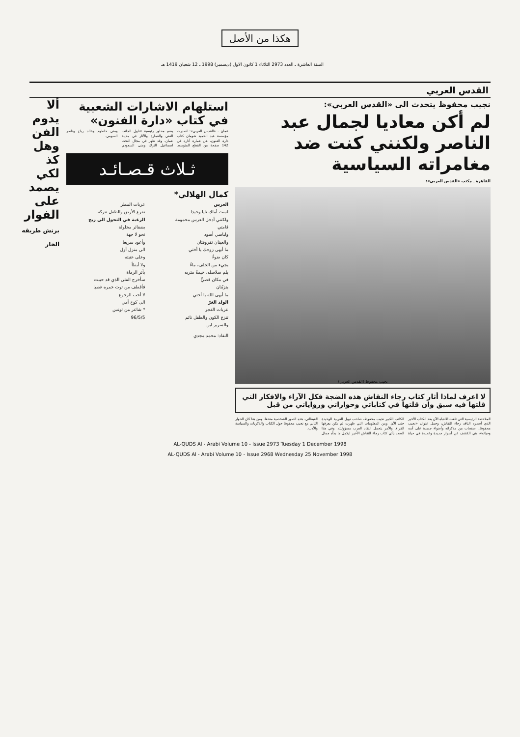هكذا من الأصل
السنة العاشرة ـ العدد 2973 الثلاثاء 1 كانون الاول (ديسمبر) 1998 ـ 12 شعبان 1419 هـ
القدس العربي
نجيب محفوظ يتحدث الى «القدس العربي»:
لم أكن معاديا لجمال عبد الناصر ولكنني كنت ضد مغامراته السياسية
القاهرة ـ مكتب «القدس العربي»:
نجيب محفوظ (القدس العربي)
لا اعرف لماذا أثار كتاب رجاء النقاش هذه الضجة فكل الآراء والافكار التي قلتها فيه سبق وان قلتها في كتاباتي وحواراتي ورواياتي من قبل
الملاحظة الرئيسية التي تلفت الانتباه الآن بعد الكتاب الأخير الذي أصدره الناقد رجاء النقاش، وحمل عنوان «نجيب محفوظ.. صفحات من مذكراته وأضواء جديدة على أدبه وحياته»، هي الكشف عن أسرار جديدة وعديدة في حياة الكاتب الكبير نجيب محفوظ، صاحب نوبل العربية الوحيدة حتى الآن. ومن المعلومات التي ظهرت لم يكن يعرفها القراء. والأمر يتحمل النقاد العرب مسؤوليته. وفي هذا الصدد يأتي كتاب رجاء النقاش الأخير ليكمل ما بدأه جمال الغيطاني. هذه الصور الشخصية متحفا. ومن هنا كان الحوار التالي مع نجيب محفوظ حول الكتاب والذكريات والسياسة والأدب.
استلهام الاشارات الشعبية في كتاب «دارة الفنون»
عمان ـ «القدس العربي»: اصدرت مؤسسة عبد الحميد شومان كتاب دارة الفنون، عن عمارة آثاره في 142 صفحة من القطع المتوسط يضم محاور رئيسية تتناول الجانب الفني والعمارة والآثار في مدينة عمان. وقد ظهر في مجال النحت اسماعيل الترك ومنى السعودي ومنى حاطوم وخالد رباح وناصر السومي.
ثـلاث قـصـائـد
كمال الهلالي*
العرس
لست أملك نايا وحيدا
ولكنني أدخل العرس محمومة
قامتي
ولباسي أسود
والعينان تفروقتان
ما أبهى زوجك يا أختي
كان ضوءٌ
يجيء من الخلف، ماءٌ
يلم سلاسله، خيمةٌ متربه
في مكان قصيٍّ
يتزيّنان
ما أبهى الله يا أختي
الولد الغرّ
عربات الفجر
تنزع الكون والطفل نائم
والسرير ابن
عربات المطر
تقرع الأرض والطفل تتركه
الرغبة في التحول الى ريح
بضفائر محلولة
نحو لا جهة
وأعود سريعا
الى منزل أول
وعلى عتبته
ولا أبطأ
بأثر الرماة
سأخرج الفتى الذي قد حببت
فأقطف من توت خمره غصبا
لا أحب الرجوع
الى كوخ أمي
* شاعر من تونس
96/5/5
النقاد: محمد مجدي
ألا يدوم الفن وهل كذ
لكي يصمد على الفوار
برنش طريقه الخار
AL-QUDS Al - Arabi Volume 10 - Issue 2973 Tuesday 1 December 1998
AL-QUDS Al - Arabi Volume 10 - Issue 2968 Wednesday 25 November 1998